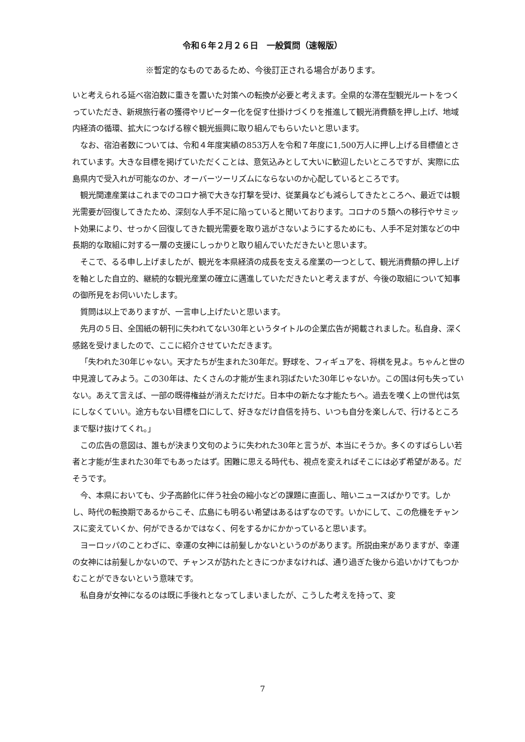令和６年２月２６日　一般質問（速報版）
※暫定的なものであるため、今後訂正される場合があります。
いと考えられる延べ宿泊数に重きを置いた対策への転換が必要と考えます。全県的な滞在型観光ルートをつくっていただき、新規旅行者の獲得やリピーター化を促す仕掛けづくりを推進して観光消費額を押し上げ、地域内経済の循環、拡大につなげる稼ぐ観光振興に取り組んでもらいたいと思います。
なお、宿泊者数については、令和４年度実績の853万人を令和７年度に1,500万人に押し上げる目標値とされています。大きな目標を掲げていただくことは、意気込みとして大いに歓迎したいところですが、実際に広島県内で受入れが可能なのか、オーバーツーリズムにならないのか心配しているところです。
観光関連産業はこれまでのコロナ禍で大きな打撃を受け、従業員なども減らしてきたところへ、最近では観光需要が回復してきたため、深刻な人手不足に陥っていると聞いております。コロナの５類への移行やサミット効果により、せっかく回復してきた観光需要を取り逃がさないようにするためにも、人手不足対策などの中長期的な取組に対する一層の支援にしっかりと取り組んでいただきたいと思います。
そこで、るる申し上げましたが、観光を本県経済の成長を支える産業の一つとして、観光消費額の押し上げを軸とした自立的、継続的な観光産業の確立に邁進していただきたいと考えますが、今後の取組について知事の御所見をお伺いいたします。
質問は以上でありますが、一言申し上げたいと思います。
先月の５日、全国紙の朝刊に失われてない30年というタイトルの企業広告が掲載されました。私自身、深く感銘を受けましたので、ここに紹介させていただきます。
「失われた30年じゃない。天才たちが生まれた30年だ。野球を、フィギュアを、将棋を見よ。ちゃんと世の中見渡してみよう。この30年は、たくさんの才能が生まれ羽ばたいた30年じゃないか。この国は何も失っていない。あえて言えば、一部の既得権益が消えただけだ。日本中の新たな才能たちへ。過去を嘆く上の世代は気にしなくていい。途方もない目標を口にして、好きなだけ自信を持ち、いつも自分を楽しんで、行けるところまで駆け抜けてくれ。」
この広告の意図は、誰もが決まり文句のように失われた30年と言うが、本当にそうか。多くのすばらしい若者と才能が生まれた30年でもあったはず。困難に思える時代も、視点を変えればそこには必ず希望がある。だそうです。
今、本県においても、少子高齢化に伴う社会の縮小などの課題に直面し、暗いニュースばかりです。しかし、時代の転換期であるからこそ、広島にも明るい希望はあるはずなのです。いかにして、この危機をチャンスに変えていくか、何ができるかではなく、何をするかにかかっていると思います。
ヨーロッパのことわざに、幸運の女神には前髪しかないというのがあります。所説由来がありますが、幸運の女神には前髪しかないので、チャンスが訪れたときにつかまなければ、通り過ぎた後から追いかけてもつかむことができないという意味です。
私自身が女神になるのは既に手後れとなってしまいましたが、こうした考えを持って、変
7